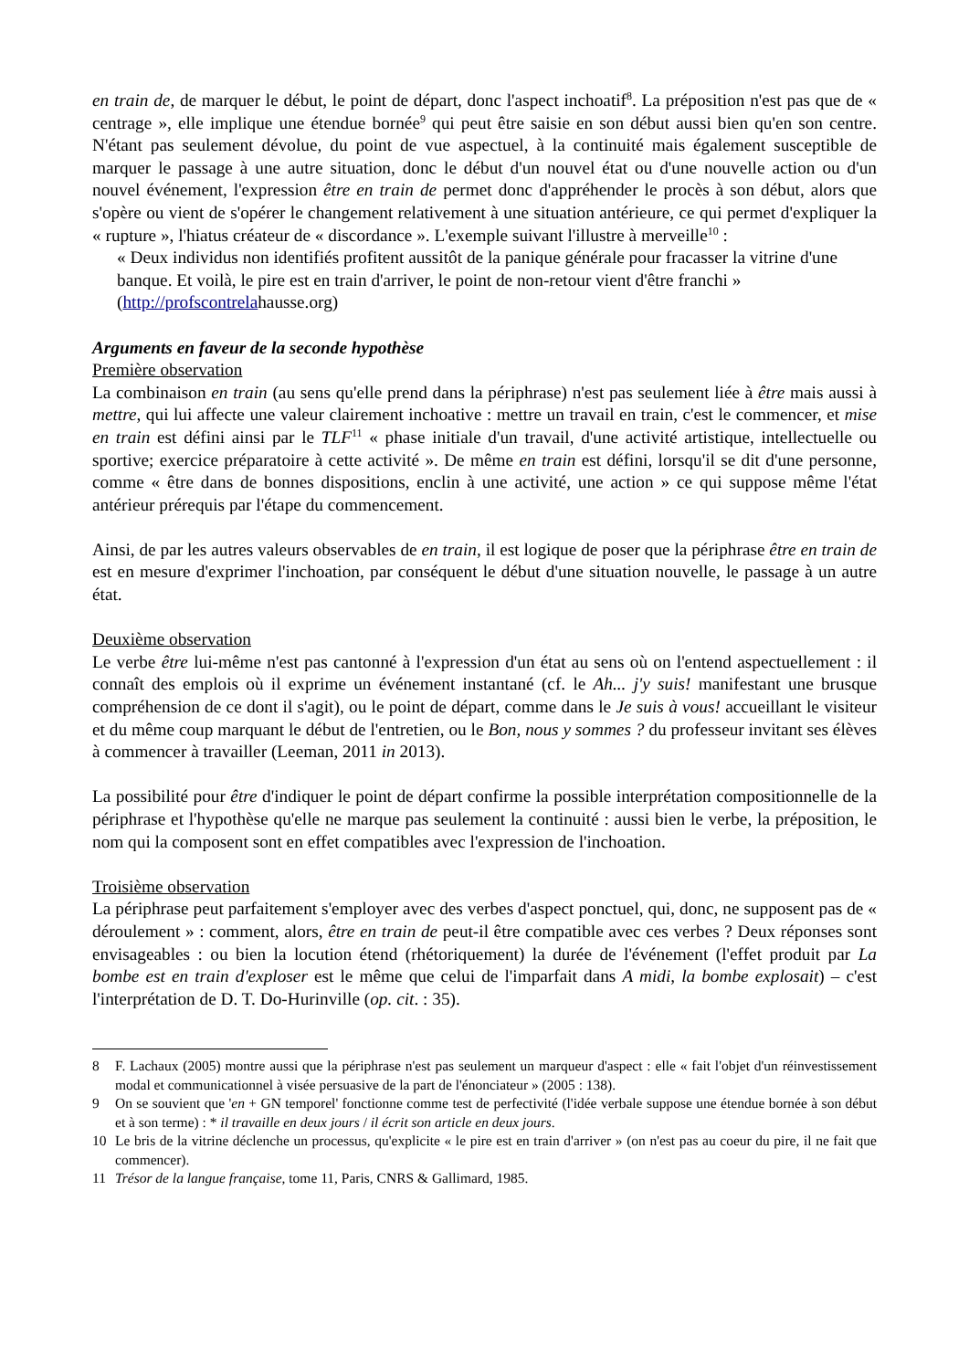en train de, de marquer le début, le point de départ, donc l'aspect inchoatif<sup>8</sup>. La préposition n'est pas que de « centrage », elle implique une étendue bornée<sup>9</sup> qui peut être saisie en son début aussi bien qu'en son centre. N'étant pas seulement dévolue, du point de vue aspectuel, à la continuité mais également susceptible de marquer le passage à une autre situation, donc le début d'un nouvel état ou d'une nouvelle action ou d'un nouvel événement, l'expression être en train de permet donc d'appréhender le procès à son début, alors que s'opère ou vient de s'opérer le changement relativement à une situation antérieure, ce qui permet d'expliquer la « rupture », l'hiatus créateur de « discordance ». L'exemple suivant l'illustre à merveille<sup>10</sup> :
« Deux individus non identifiés profitent aussitôt de la panique générale pour fracasser la vitrine d'une banque. Et voilà, le pire est en train d'arriver, le point de non-retour vient d'être franchi » (http://profscontrelahausse.org)
Arguments en faveur de la seconde hypothèse
Première observation
La combinaison en train (au sens qu'elle prend dans la périphrase) n'est pas seulement liée à être mais aussi à mettre, qui lui affecte une valeur clairement inchoative : mettre un travail en train, c'est le commencer, et mise en train est défini ainsi par le TLF<sup>11</sup> « phase initiale d'un travail, d'une activité artistique, intellectuelle ou sportive; exercice préparatoire à cette activité ». De même en train est défini, lorsqu'il se dit d'une personne, comme « être dans de bonnes dispositions, enclin à une activité, une action » ce qui suppose même l'état antérieur prérequis par l'étape du commencement.
Ainsi, de par les autres valeurs observables de en train, il est logique de poser que la périphrase être en train de est en mesure d'exprimer l'inchoation, par conséquent le début d'une situation nouvelle, le passage à un autre état.
Deuxième observation
Le verbe être lui-même n'est pas cantonné à l'expression d'un état au sens où on l'entend aspectuellement : il connaît des emplois où il exprime un événement instantané (cf. le Ah... j'y suis! manifestant une brusque compréhension de ce dont il s'agit), ou le point de départ, comme dans le Je suis à vous! accueillant le visiteur et du même coup marquant le début de l'entretien, ou le Bon, nous y sommes ? du professeur invitant ses élèves à commencer à travailler (Leeman, 2011 in 2013).
La possibilité pour être d'indiquer le point de départ confirme la possible interprétation compositionnelle de la périphrase et l'hypothèse qu'elle ne marque pas seulement la continuité : aussi bien le verbe, la préposition, le nom qui la composent sont en effet compatibles avec l'expression de l'inchoation.
Troisième observation
La périphrase peut parfaitement s'employer avec des verbes d'aspect ponctuel, qui, donc, ne supposent pas de « déroulement » : comment, alors, être en train de peut-il être compatible avec ces verbes ? Deux réponses sont envisageables : ou bien la locution étend (rhétoriquement) la durée de l'événement (l'effet produit par La bombe est en train d'exploser est le même que celui de l'imparfait dans A midi, la bombe explosait) – c'est l'interprétation de D. T. Do-Hurinville (op. cit. : 35).
8 F. Lachaux (2005) montre aussi que la périphrase n'est pas seulement un marqueur d'aspect : elle « fait l'objet d'un réinvestissement modal et communicationnel à visée persuasive de la part de l'énonciateur » (2005 : 138).
9 On se souvient que 'en + GN temporel' fonctionne comme test de perfectivité (l'idée verbale suppose une étendue bornée à son début et à son terme) : * il travaille en deux jours / il écrit son article en deux jours.
10 Le bris de la vitrine déclenche un processus, qu'explicite « le pire est en train d'arriver » (on n'est pas au coeur du pire, il ne fait que commencer).
11 Trésor de la langue française, tome 11, Paris, CNRS & Gallimard, 1985.